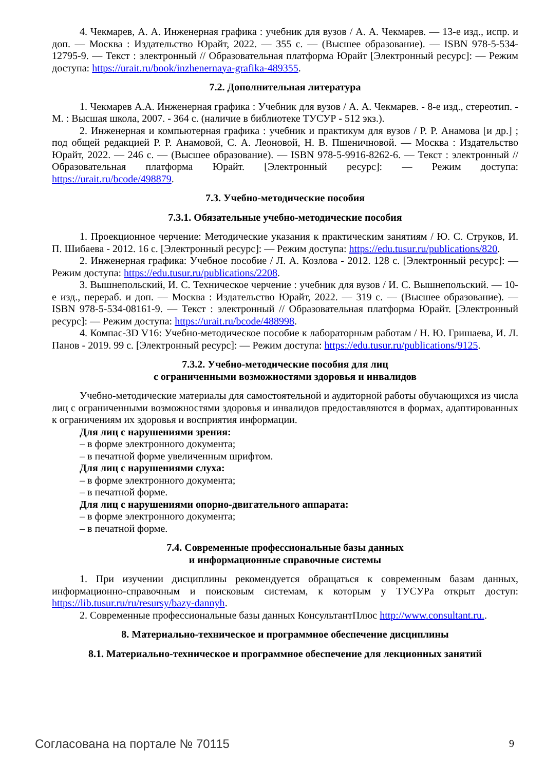4. Чекмарев, А. А. Инженерная графика : учебник для вузов / А. А. Чекмарев. — 13-е изд., испр. и доп. — Москва : Издательство Юрайт, 2022. — 355 с. — (Высшее образование). — ISBN 978-5-534-12795-9. — Текст : электронный // Образовательная платформа Юрайт [Электронный ресурс]: — Режим доступа: https://urait.ru/book/inzhenernaya-grafika-489355.
7.2. Дополнительная литература
1. Чекмарев А.А. Инженерная графика : Учебник для вузов / А. А. Чекмарев. - 8-е изд., стереотип. - М. : Высшая школа, 2007. - 364 с. (наличие в библиотеке ТУСУР - 512 экз.).
2. Инженерная и компьютерная графика : учебник и практикум для вузов / Р. Р. Анамова [и др.] ; под общей редакцией Р. Р. Анамовой, С. А. Леоновой, Н. В. Пшеничновой. — Москва : Издательство Юрайт, 2022. — 246 с. — (Высшее образование). — ISBN 978-5-9916-8262-6. — Текст : электронный // Образовательная платформа Юрайт. [Электронный ресурс]: — Режим доступа: https://urait.ru/bcode/498879.
7.3. Учебно-методические пособия
7.3.1. Обязательные учебно-методические пособия
1. Проекционное черчение: Методические указания к практическим занятиям / Ю. С. Струков, И. П. Шибаева - 2012. 16 с. [Электронный ресурс]: — Режим доступа: https://edu.tusur.ru/publications/820.
2. Инженерная графика: Учебное пособие / Л. А. Козлова - 2012. 128 с. [Электронный ресурс]: — Режим доступа: https://edu.tusur.ru/publications/2208.
3. Вышнепольский, И. С. Техническое черчение : учебник для вузов / И. С. Вышнепольский. — 10-е изд., перераб. и доп. — Москва : Издательство Юрайт, 2022. — 319 с. — (Высшее образование). — ISBN 978-5-534-08161-9. — Текст : электронный // Образовательная платформа Юрайт. [Электронный ресурс]: — Режим доступа: https://urait.ru/bcode/488998.
4. Компас-3D V16: Учебно-методическое пособие к лабораторным работам / Н. Ю. Гришаева, И. Л. Панов - 2019. 99 с. [Электронный ресурс]: — Режим доступа: https://edu.tusur.ru/publications/9125.
7.3.2. Учебно-методические пособия для лиц
с ограниченными возможностями здоровья и инвалидов
Учебно-методические материалы для самостоятельной и аудиторной работы обучающихся из числа лиц с ограниченными возможностями здоровья и инвалидов предоставляются в формах, адаптированных к ограничениям их здоровья и восприятия информации.
Для лиц с нарушениями зрения:
– в форме электронного документа;
– в печатной форме увеличенным шрифтом.
Для лиц с нарушениями слуха:
– в форме электронного документа;
– в печатной форме.
Для лиц с нарушениями опорно-двигательного аппарата:
– в форме электронного документа;
– в печатной форме.
7.4. Современные профессиональные базы данных
и информационные справочные системы
1. При изучении дисциплины рекомендуется обращаться к современным базам данных, информационно-справочным и поисковым системам, к которым у ТУСУРа открыт доступ: https://lib.tusur.ru/ru/resursy/bazy-dannyh.
2. Современные профессиональные базы данных КонсультантПлюс http://www.consultant.ru..
8. Материально-техническое и программное обеспечение дисциплины
8.1. Материально-техническое и программное обеспечение для лекционных занятий
Согласована на портале № 70115 9